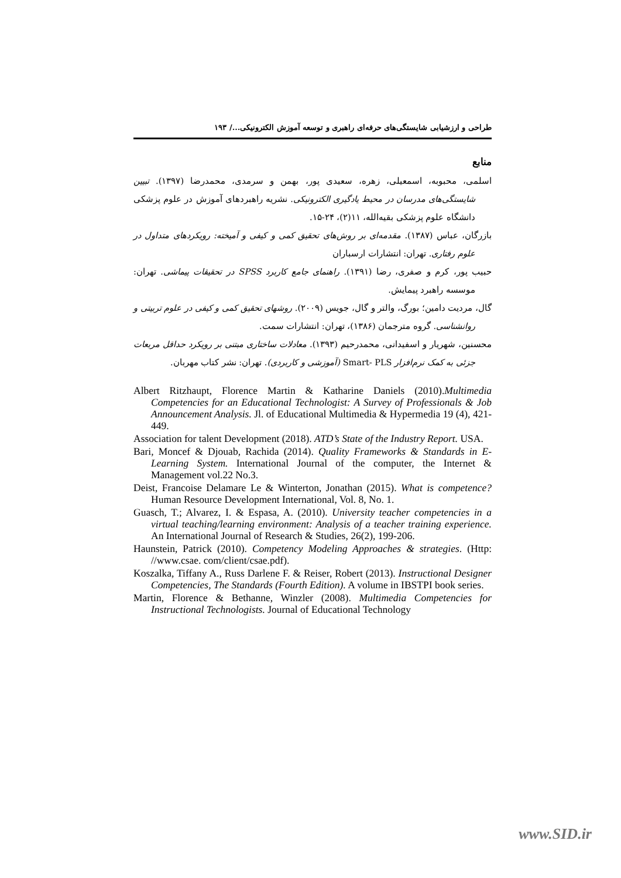طراحی و ارزشیابی شایستگی‌های حرفه‌ای راهبری و توسعه آموزش الکترونیکی.../ ۱۹۳
منابع
اسلمی، محبوبه، اسمعیلی، زهره، سعیدی پور، بهمن و سرمدی، محمدرضا (۱۳۹۷). تبیین شایستگی‌های مدرسان در محیط یادگیری الکترونیکی. نشریه راهبردهای آموزش در علوم پزشکی دانشگاه علوم پزشکی بقیه‌الله، ۱۱(۲)، ۲۴-۱۵.
بازرگان، عباس (۱۳۸۷). مقدمه‌ای بر روش‌های تحقیق کمی و کیفی و آمیخته: رویکردهای متداول در علوم رفتاری. تهران: انتشارات ارسباران
حبیب پور، کرم و صفری، رضا (۱۳۹۱). راهنمای جامع کاربرد SPSS در تحقیقات پیماشی. تهران: موسسه راهبرد پیمایش.
گال، مردیت دامین؛ بورگ، والتر و گال، جویس (۲۰۰۹). روشهای تحقیق کمی و کیفی در علوم تربیتی و روانشناسی. گروه مترجمان (۱۳۸۶)، تهران: انتشارات سمت.
محسنین، شهریار و اسفیدانی، محمدرحیم (۱۳۹۳). معادلات ساختاری مبتنی بر رویکرد حداقل مربعات جزئی به کمک نرم‌افزار Smart- PLS (آموزشی و کاربردی). تهران: نشر کتاب مهربان.
Albert Ritzhaupt, Florence Martin & Katharine Daniels (2010).Multimedia Competencies for an Educational Technologist: A Survey of Professionals & Job Announcement Analysis. Jl. of Educational Multimedia & Hypermedia 19 (4), 421-449.
Association for talent Development (2018). ATD’s State of the Industry Report. USA.
Bari, Moncef & Djouab, Rachida (2014). Quality Frameworks & Standards in E-Learning System. International Journal of the computer, the Internet & Management vol.22 No.3.
Deist, Francoise Delamare Le & Winterton, Jonathan (2015). What is competence? Human Resource Development International, Vol. 8, No. 1.
Guasch, T.; Alvarez, I. & Espasa, A. (2010). University teacher competencies in a virtual teaching/learning environment: Analysis of a teacher training experience. An International Journal of Research & Studies, 26(2), 199-206.
Haunstein, Patrick (2010). Competency Modeling Approaches & strategies. (Http: //www.csae. com/client/csae.pdf).
Koszalka, Tiffany A., Russ Darlene F. & Reiser, Robert (2013). Instructional Designer Competencies, The Standards (Fourth Edition). A volume in IBSTPI book series.
Martin, Florence & Bethanne, Winzler (2008). Multimedia Competencies for Instructional Technologists. Journal of Educational Technology
www.SID.ir